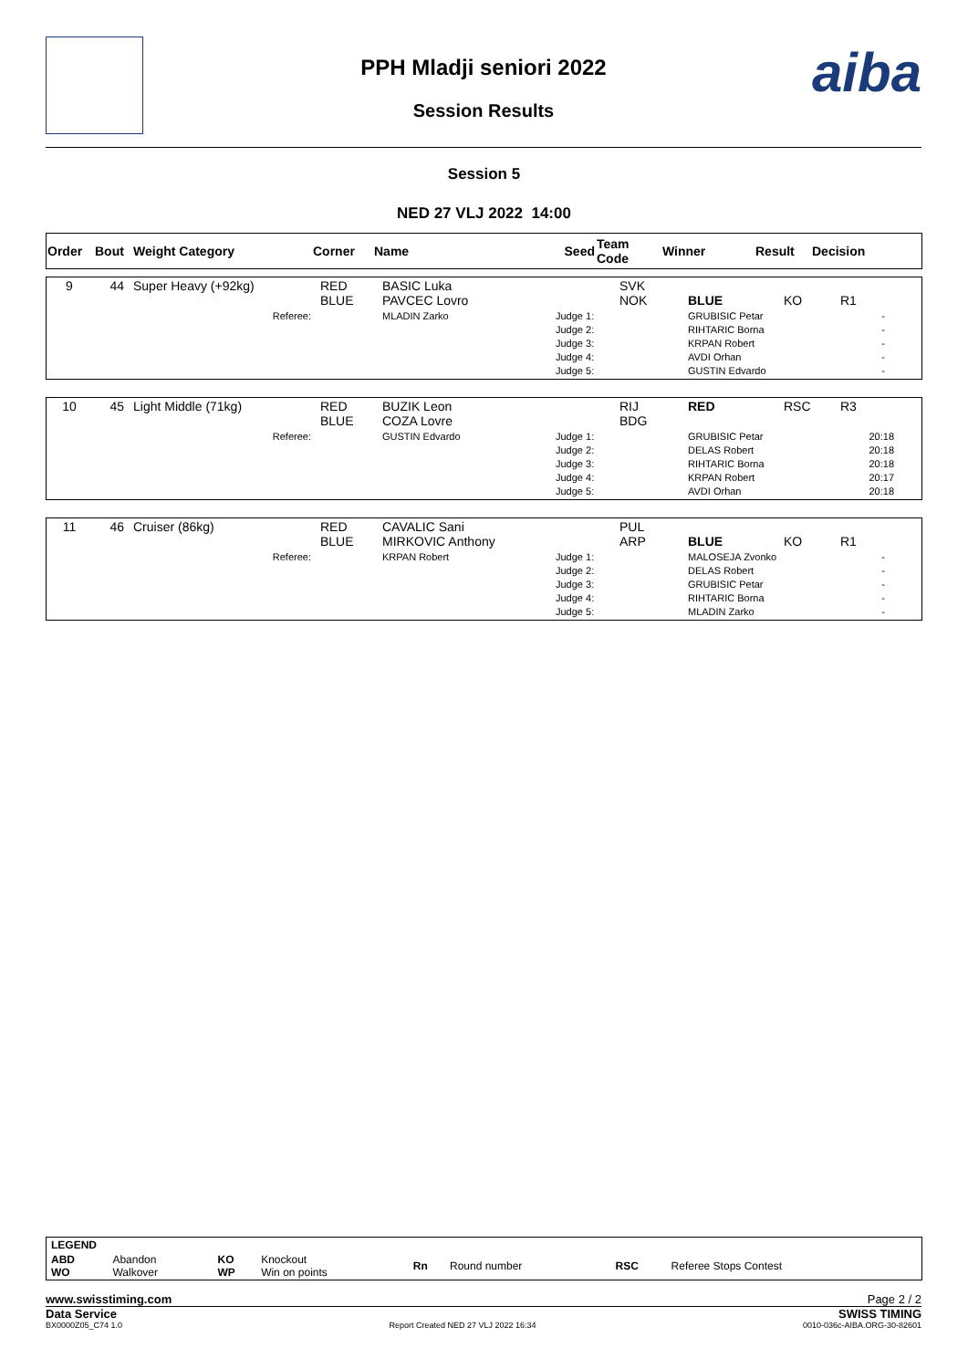aiba
PPH Mladji seniori 2022
Session Results
Session 5
NED 27 VLJ 2022 14:00
| Order | Bout | Weight Category | Corner | Name | Seed | Team Code | Winner | Result | Decision |
| --- | --- | --- | --- | --- | --- | --- | --- | --- | --- |
| 9 | 44 | Super Heavy (+92kg) | RED BLUE | BASIC Luka PAVCEC Lovro | | SVK NOK | BLUE | KO | R1 |
| | | Referee: | | MLADIN Zarko | Judge 1: Judge 2: Judge 3: Judge 4: Judge 5: | | GRUBISIC Petar RIHTARIC Borna KRPAN Robert AVDI Orhan GUSTIN Edvardo | | - - - - - |
| 10 | 45 | Light Middle (71kg) | RED BLUE | BUZIK Leon COZA Lovre | | RIJ BDG | RED | RSC | R3 |
| | | Referee: | | GUSTIN Edvardo | Judge 1: Judge 2: Judge 3: Judge 4: Judge 5: | | GRUBISIC Petar DELAS Robert RIHTARIC Borna KRPAN Robert AVDI Orhan | | 20:18 20:18 20:18 20:17 20:18 |
| 11 | 46 | Cruiser (86kg) | RED BLUE | CAVALIC Sani MIRKOVIC Anthony | | PUL ARP | BLUE | KO | R1 |
| | | Referee: | | KRPAN Robert | Judge 1: Judge 2: Judge 3: Judge 4: Judge 5: | | MALOSEJA Zvonko DELAS Robert GRUBISIC Petar RIHTARIC Borna MLADIN Zarko | | - - - - - |
| LEGEND | | | | | | | |
| --- | --- | --- | --- | --- | --- | --- | --- |
| ABD WO | Abandon Walkover | KO WP | Knockout Win on points | Rn | Round number | RSC | Referee Stops Contest |
www.swisstiming.com Page 2 / 2
Data Service SWISS TIMING
BX0000Z05_C74 1.0 Report Created NED 27 VLJ 2022 16:34 0010-036c-AIBA.ORG-30-82601